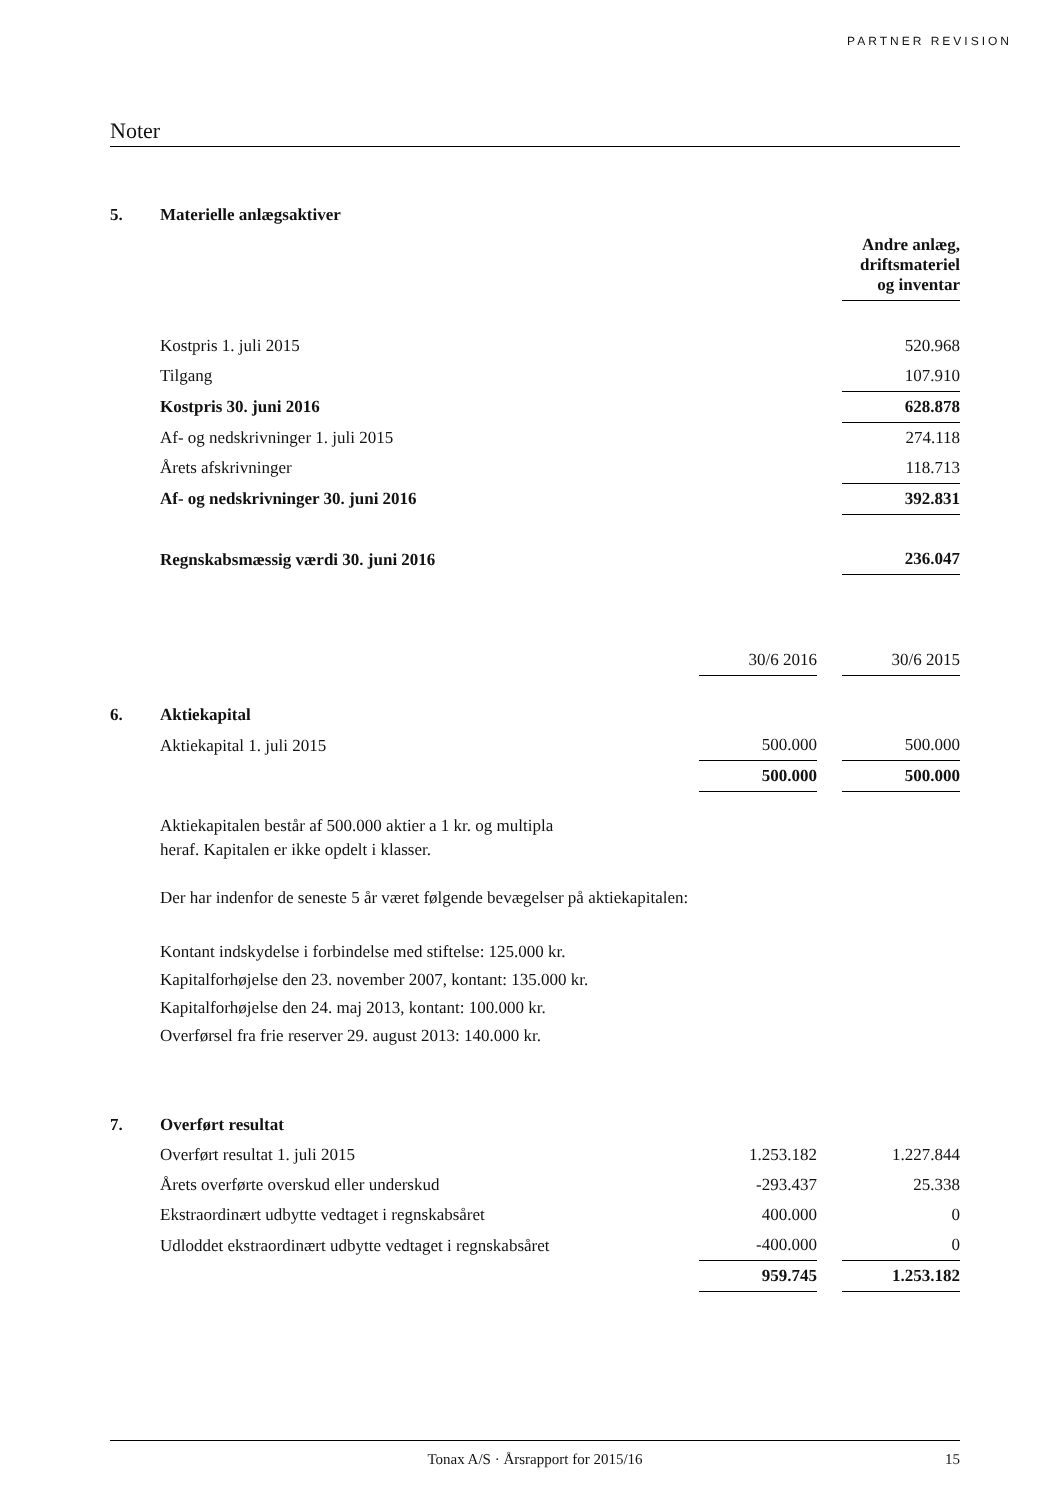PARTNER REVISION
Noter
| 5. | Materielle anlægsaktiver | | | |
| | | | | Andre anlæg, driftsmateriel og inventar |
| | Kostpris 1. juli 2015 | | | 520.968 |
| | Tilgang | | | 107.910 |
| | Kostpris 30. juni 2016 | | | 628.878 |
| | Af- og nedskrivninger 1. juli 2015 | | | 274.118 |
| | Årets afskrivninger | | | 118.713 |
| | Af- og nedskrivninger 30. juni 2016 | | | 392.831 |
| | Regnskabsmæssig værdi 30. juni 2016 | | | 236.047 |
| | | 30/6 2016 | | 30/6 2015 |
| 6. | Aktiekapital | | | |
| | Aktiekapital 1. juli 2015 | 500.000 | | 500.000 |
| | | 500.000 | | 500.000 |
Aktiekapitalen består af 500.000 aktier a 1 kr. og multipla
heraf. Kapitalen er ikke opdelt i klasser.
Der har indenfor de seneste 5 år været følgende bevægelser på aktiekapitalen:
Kontant indskydelse i forbindelse med stiftelse: 125.000 kr.
Kapitalforhøjelse den 23. november 2007, kontant: 135.000 kr.
Kapitalforhøjelse den 24. maj 2013, kontant: 100.000 kr.
Overførsel fra frie reserver 29. august 2013: 140.000 kr.
| 7. | Overført resultat | | | |
| | Overført resultat 1. juli 2015 | 1.253.182 | | 1.227.844 |
| | Årets overførte overskud eller underskud | -293.437 | | 25.338 |
| | Ekstraordinært udbytte vedtaget i regnskabsåret | 400.000 | | 0 |
| | Udloddet ekstraordinært udbytte vedtaget i regnskabsåret | -400.000 | | 0 |
| | | 959.745 | | 1.253.182 |
Tonax A/S · Årsrapport for 2015/16 15